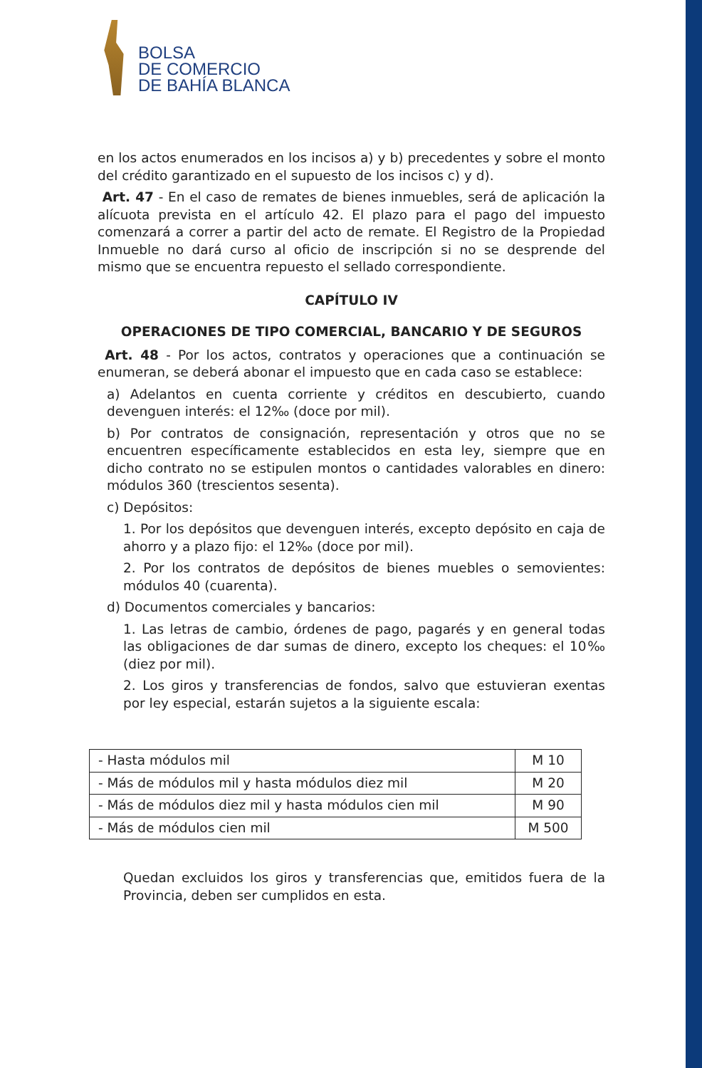BOLSA
DE COMERCIO
DE BAHÍA BLANCA
en los actos enumerados en los incisos a) y b) precedentes y sobre el monto del crédito garantizado en el supuesto de los incisos c) y d).
Art. 47 - En el caso de remates de bienes inmuebles, será de aplicación la alícuota prevista en el artículo 42. El plazo para el pago del impuesto comenzará a correr a partir del acto de remate. El Registro de la Propiedad Inmueble no dará curso al oficio de inscripción si no se desprende del mismo que se encuentra repuesto el sellado correspondiente.
CAPÍTULO IV
OPERACIONES DE TIPO COMERCIAL, BANCARIO Y DE SEGUROS
Art. 48 - Por los actos, contratos y operaciones que a continuación se enumeran, se deberá abonar el impuesto que en cada caso se establece:
a) Adelantos en cuenta corriente y créditos en descubierto, cuando devenguen interés: el 12‰ (doce por mil).
b) Por contratos de consignación, representación y otros que no se encuentren específicamente establecidos en esta ley, siempre que en dicho contrato no se estipulen montos o cantidades valorables en dinero: módulos 360 (trescientos sesenta).
c) Depósitos:
1. Por los depósitos que devenguen interés, excepto depósito en caja de ahorro y a plazo fijo: el 12‰ (doce por mil).
2. Por los contratos de depósitos de bienes muebles o semovientes: módulos 40 (cuarenta).
d) Documentos comerciales y bancarios:
1. Las letras de cambio, órdenes de pago, pagarés y en general todas las obligaciones de dar sumas de dinero, excepto los cheques: el 10‰ (diez por mil).
2. Los giros y transferencias de fondos, salvo que estuvieran exentas por ley especial, estarán sujetos a la siguiente escala:
| - Hasta módulos mil | M 10 |
| - Más de módulos mil y hasta módulos diez mil | M 20 |
| - Más de módulos diez mil y hasta módulos cien mil | M 90 |
| - Más de módulos cien mil | M 500 |
Quedan excluidos los giros y transferencias que, emitidos fuera de la Provincia, deben ser cumplidos en esta.